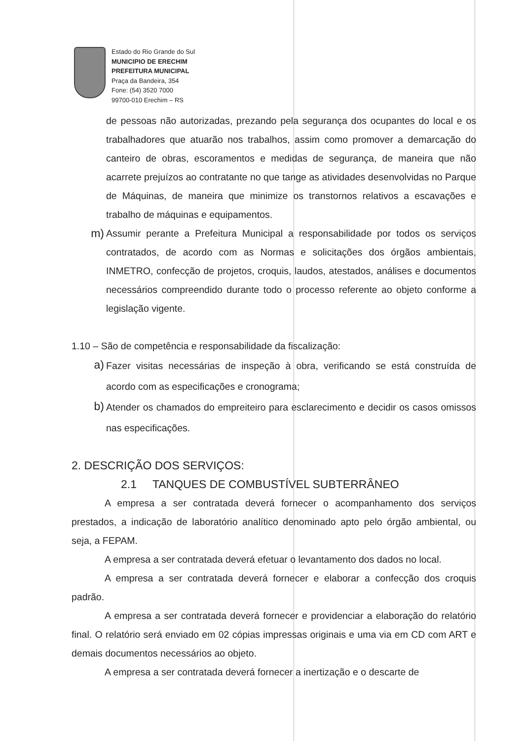Estado do Rio Grande do Sul
MUNICIPIO DE ERECHIM
PREFEITURA MUNICIPAL
Praça da Bandeira, 354
Fone: (54) 3520 7000
99700-010 Erechim – RS
de pessoas não autorizadas, prezando pela segurança dos ocupantes do local e os trabalhadores que atuarão nos trabalhos, assim como promover a demarcação do canteiro de obras, escoramentos e medidas de segurança, de maneira que não acarrete prejuízos ao contratante no que tange as atividades desenvolvidas no Parque de Máquinas, de maneira que minimize os transtornos relativos a escavações e trabalho de máquinas e equipamentos.
m) Assumir perante a Prefeitura Municipal a responsabilidade por todos os serviços contratados, de acordo com as Normas e solicitações dos órgãos ambientais, INMETRO, confecção de projetos, croquis, laudos, atestados, análises e documentos necessários compreendido durante todo o processo referente ao objeto conforme a legislação vigente.
1.10 – São de competência e responsabilidade da fiscalização:
a) Fazer visitas necessárias de inspeção à obra, verificando se está construída de acordo com as especificações e cronograma;
b) Atender os chamados do empreiteiro para esclarecimento e decidir os casos omissos nas especificações.
2. DESCRIÇÃO DOS SERVIÇOS:
2.1 TANQUES DE COMBUSTÍVEL SUBTERRÂNEO
A empresa a ser contratada deverá fornecer o acompanhamento dos serviços prestados, a indicação de laboratório analítico denominado apto pelo órgão ambiental, ou seja, a FEPAM.
A empresa a ser contratada deverá efetuar o levantamento dos dados no local.
A empresa a ser contratada deverá fornecer e elaborar a confecção dos croquis padrão.
A empresa a ser contratada deverá fornecer e providenciar a elaboração do relatório final. O relatório será enviado em 02 cópias impressas originais e uma via em CD com ART e demais documentos necessários ao objeto.
A empresa a ser contratada deverá fornecer a inertização e o descarte de